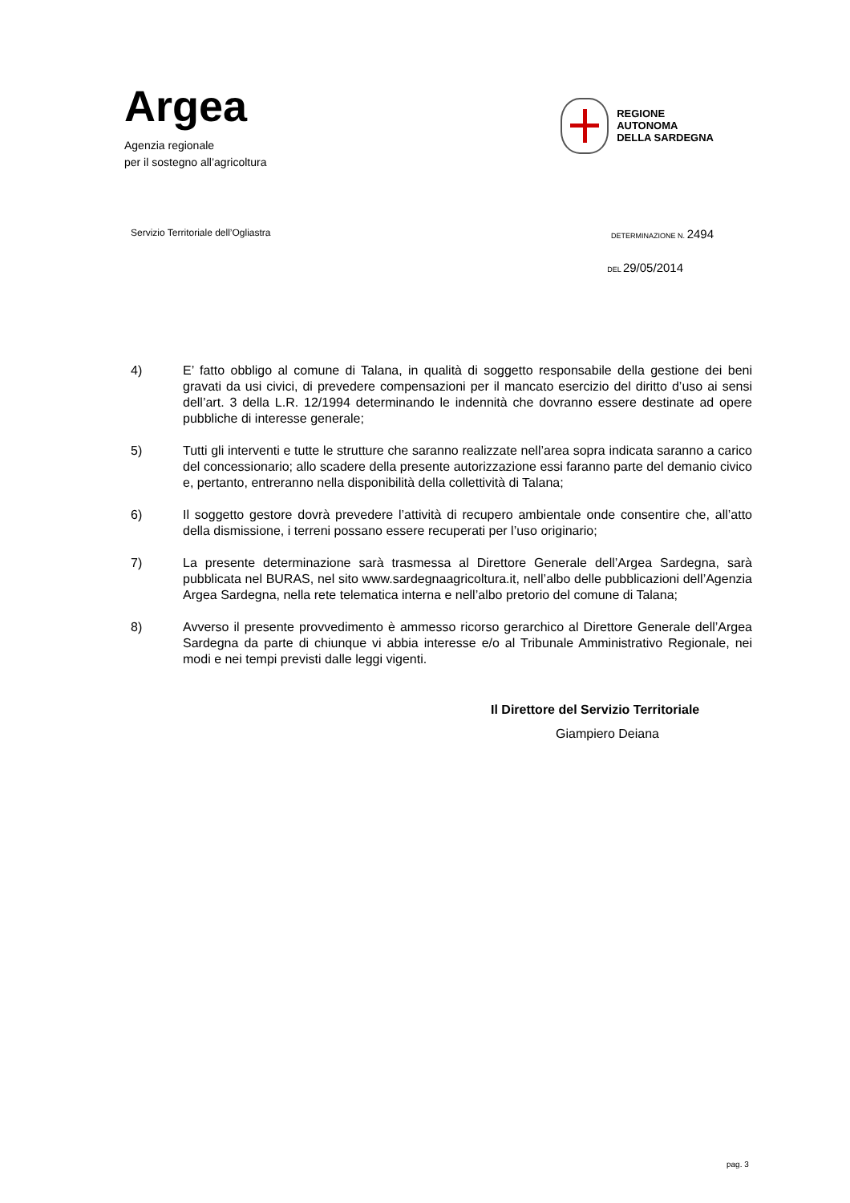Argea
Agenzia regionale
per il sostegno all’agricoltura
REGIONE
AUTONOMA
DELLA SARDEGNA
Servizio Territoriale dell’Ogliastra DETERMINAZIONE N. 2494
DEL 29/05/2014
4) E’ fatto obbligo al comune di Talana, in qualità di soggetto responsabile della gestione dei beni gravati da usi civici, di prevedere compensazioni per il mancato esercizio del diritto d’uso ai sensi dell’art. 3 della L.R. 12/1994 determinando le indennità che dovranno essere destinate ad opere pubbliche di interesse generale;
5) Tutti gli interventi e tutte le strutture che saranno realizzate nell’area sopra indicata saranno a carico del concessionario; allo scadere della presente autorizzazione essi faranno parte del demanio civico e, pertanto, entreranno nella disponibilità della collettività di Talana;
6) Il soggetto gestore dovrà prevedere l’attività di recupero ambientale onde consentire che, all’atto della dismissione, i terreni possano essere recuperati per l’uso originario;
7) La presente determinazione sarà trasmessa al Direttore Generale dell’Argea Sardegna, sarà pubblicata nel BURAS, nel sito www.sardegnaagricoltura.it, nell’albo delle pubblicazioni dell’Agenzia Argea Sardegna, nella rete telematica interna e nell’albo pretorio del comune di Talana;
8) Avverso il presente provvedimento è ammesso ricorso gerarchico al Direttore Generale dell’Argea Sardegna da parte di chiunque vi abbia interesse e/o al Tribunale Amministrativo Regionale, nei modi e nei tempi previsti dalle leggi vigenti.
Il Direttore del Servizio Territoriale
Giampiero Deiana
pag. 3